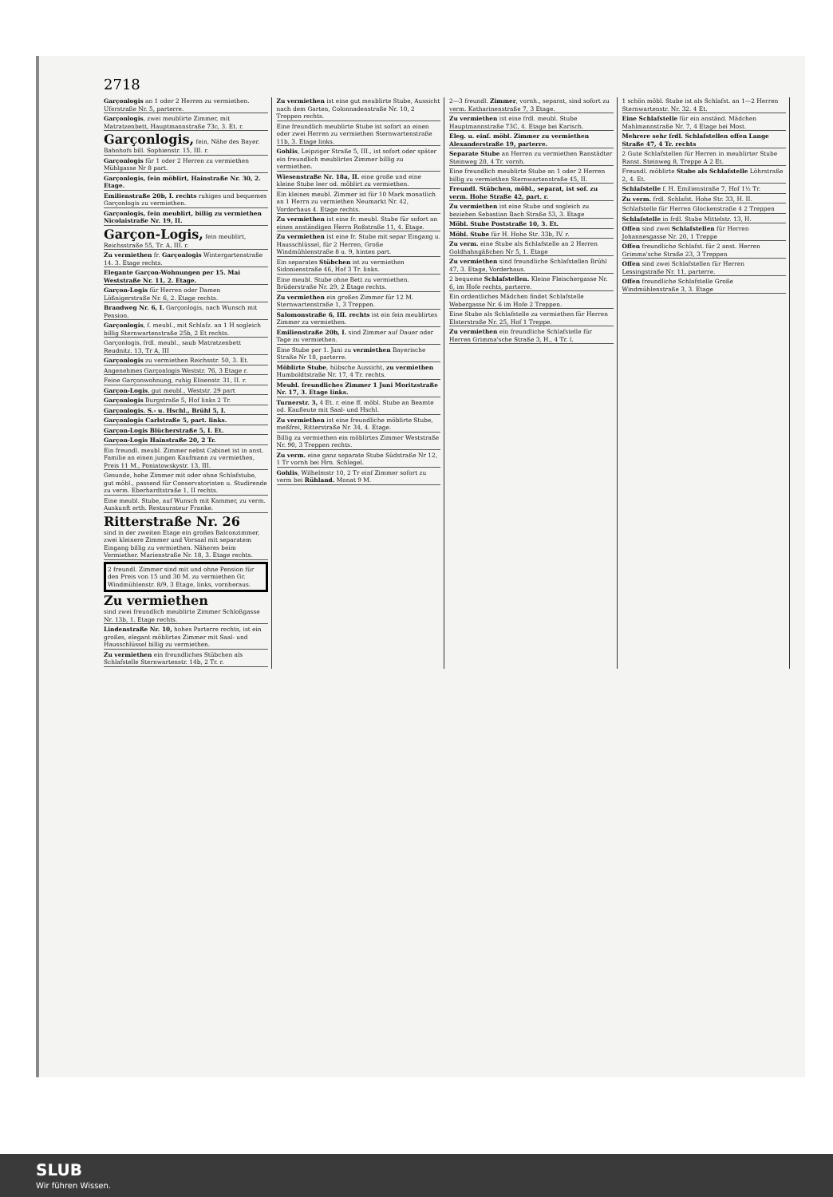2718
Garçonlogis an 1 oder 2 Herren zu vermiethen. Uferstraße Nr. 5, parterre.
Garçonlogis, zwei meublirte Zimmer, mit Matratzenbett, Hauptmannstraße 73c, 3. Et. r.
Garçonlogis, fein, Nähe des Bayer. Bahnhofs bill. Sophienstr. 15, III. r.
Garçonlogis für 1 oder 2 Herren zu vermiethen Mühlgasse Nr 8 part.
Garçonlogis, fein möblirt, Hainstraße Nr. 30, 2. Etage.
Emilienstraße 20b, I. rechts ruhiges und bequemes Garçonlogis zu vermiethen.
Garçonlogis, fein meublirt, billig zu vermiethen Nicolaistraße Nr. 19, II.
Garçon-Logis, fein meublirt, Reichsstraße 55, Tr. A, III. r.
Zu vermiethen fr. Garçonlogis Wintergartenstraße 14. 3. Etage rechts.
Elegante Garçon-Wohnungen per 15. Mai Weststraße Nr. 11, 2. Etage.
Garçon-Logis für Herren oder Damen Lößnigerstraße Nr. 6, 2. Etage rechts.
Brandweg Nr. 6, I. Garçonlogis, nach Wunsch mit Pension.
Garçonlogis, f. meubl., mit Schlafz. an 1 H sogleich billig Sternwartenstraße 25b, 2 Et rechts.
Garçonlogis, frdl. meubl., saub Matratzenbett Reudnitz. 13, Tr A, III
Garçonlogis zu vermiethen Reichsstr. 50, 3. Et.
Angenehmes Garçonlogis Weststr. 76, 3 Etage r.
Feine Garçonwohnung, ruhig Elisenstr. 31, II. r.
Garçon-Logis, gut meubl., Weststr. 29 part
Garçonlogis Burgstraße 5, Hof links 2 Tr.
Garçonlogis. S.- u. Hschl., Brühl 5, I.
Garçonlogis Carlstraße 5, part. links.
Garçon-Logis Blücherstraße 5, I. Et.
Garçon-Logis Hainstraße 20, 2 Tr.
Ein freundl. meubl. Zimmer nebst Cabinet ist in anst. Familie an einen jungen Kaufmann zu vermiethen, Preis 11 M., Poniatowskystr. 13, III.
Gesunde, hohe Zimmer mit oder ohne Schlafstube, gut möbl., passend für Conservatoristen u. Studirende zu verm. Eberhardtstraße 1, II rechts.
Eine meubl. Stube, auf Wunsch mit Kammer, zu verm. Auskunft erth. Restaurateur Franke.
Ritterstraße Nr. 26
sind in der zweiten Etage ein großes Balconzimmer, zwei kleinere Zimmer und Vorsaal mit separatem Eingang billig zu vermiethen. Näheres beim Vermiether. Marienstraße Nr. 18, 3. Etage rechts.
2 freundl. Zimmer sind mit und ohne Pension für den Preis von 15 und 30 M. zu vermiethen Gr. Windmühlenstr. 8/9, 3 Etage, links, vornheraus.
Zu vermiethen
sind zwei freundlich meublirte Zimmer Schloßgasse Nr. 13b, 1. Etage rechts.
Lindenstraße Nr. 10, hohes Parterre rechts, ist ein großes, elegant möblirtes Zimmer mit Saal- und Hausschlüssel billig zu vermiethen.
Zu vermiethen ein freundliches Stübchen als Schlafstelle Sternwartenstr. 14b, 2 Tr. r.
Zu vermiethen ist eine gut meublirte Stube, Aussicht nach dem Garten, Colonnadenstraße Nr. 10, 2 Treppen rechts.
Eine freundlich meublirte Stube ist sofort an einen oder zwei Herren zu vermiethen Sternwartenstraße 11b, 3. Etage links.
Gohlis, Leipziger Straße 5, III., ist sofort oder später ein freundlich meublirtes Zimmer billig zu vermiethen.
Wiesenstraße Nr. 18a, II. eine große und eine kleine Stube leer od. möblirt zu vermiethen.
Ein kleines meubl. Zimmer ist für 10 Mark monatlich an 1 Herrn zu vermiethen Neumarkt Nr. 42, Vorderhaus 4. Etage rechts.
Zu vermiethen ist eine fr. meubl. Stube für sofort an einen anständigen Herrn Roßstraße 11, 4. Etage.
Zu vermiethen ist eine fr. Stube mit separ Eingang u. Hausschlüssel, für 2 Herren, Große Windmühlenstraße 8 u. 9, hinten part.
Ein separates Stübchen ist zu vermiethen Sidonienstraße 46, Hof 3 Tr. links.
Eine meubl. Stube ohne Bett zu vermiethen. Brüderstraße Nr. 29, 2 Etage rechts.
Zu vermiethen ein großes Zimmer für 12 M. Sternwartenstraße 1, 3 Treppen.
Salomonstraße 6, III. rechts ist ein fein meublirtes Zimmer zu vermiethen.
Emilienstraße 20b, I. sind Zimmer auf Dauer oder Tage zu vermiethen.
Eine Stube per 1. Juni zu vermiethen Bayerische Straße Nr 18, parterre.
Möblirte Stube, hübsche Aussicht, zu vermiethen Humboldtstraße Nr. 17, 4 Tr. rechts.
Meubl. freundliches Zimmer 1 Juni Moritzstraße Nr. 17, 3. Etage links.
Turnerstr. 3, 4 Et. r. eine ff. möbl. Stube an Beamte od. Kaufleute mit Saal- und Hschl.
Zu vermiethen ist eine freundliche möblirte Stube, meßfrei, Ritterstraße Nr. 34, 4. Etage.
Billig zu vermiethen ein möblirtes Zimmer Weststraße Nr. 90, 3 Treppen rechts.
Zu verm. eine ganz separate Stube Südstraße Nr 12, 1 Tr vornh bei Hrn. Schlegel.
Gohlis, Wilhelmstr 10, 2 Tr einf Zimmer sofort zu verm bei Rühland. Monat 9 M.
2—3 freundl. Zimmer, vornh., separat, sind sofort zu verm. Katharinenstraße 7, 3 Etage.
Zu vermiethen ist eine frdl. meubl. Stube Hauptmannstraße 73C, 4. Etage bei Karisch.
Eleg. u. einf. möbl. Zimmer zu vermiethen Alexanderstraße 19, parterre.
Separate Stube an Herren zu vermiethen Ranstädter Steinweg 20, 4 Tr. vornh.
Eine freundlich meublirte Stube an 1 oder 2 Herren billig zu vermiethen Sternwartenstraße 45, II.
Freundl. Stübchen, möbl., separat, ist sof. zu verm. Hohe Straße 42, part. r.
Zu vermiethen ist eine Stube und sogleich zu beziehen Sebastian Bach Straße 53, 3. Etage
Möbl. Stube Poststraße 10, 3. Et.
Möbl. Stube für H. Hohe Str. 33b, IV. r.
Zu verm. eine Stube als Schlafstelle an 2 Herren Goldhahngäßchen Nr 5, 1. Etage
Zu vermiethen sind freundliche Schlafstellen Brühl 47, 3. Etage, Vorderhaus.
2 bequeme Schlafstellen. Kleine Fleischergasse Nr. 6, im Hofe rechts, parterre.
Ein ordentliches Mädchen findet Schlafstelle Webergasse Nr. 6 im Hofe 2 Treppen.
Eine Stube als Schlafstelle zu vermiethen für Herren Elsterstraße Nr. 25, Hof 1 Treppe.
Zu vermiethen ein freundliche Schlafstelle für Herren Grimma'sche Straße 3, H., 4 Tr. l.
1 schön möbl. Stube ist als Schlafst. an 1—2 Herren Sternwartenstr. Nr. 32. 4 Et.
Eine Schlafstelle für ein anständ. Mädchen Mahlmannstraße Nr. 7, 4 Etage bei Most.
Mehrere sehr frdl. Schlafstellen offen Lange Straße 47, 4 Tr. rechts
2 Gute Schlafstellen für Herren in meublirter Stube Ranst. Steinweg 8, Treppe A 2 Et.
Freundl. möblirte Stube als Schlafstelle Löhrstraße 2, 4. Et.
Schlafstelle f. H. Emilienstraße 7, Hof 1½ Tr.
Zu verm. frdl. Schlafst. Hohe Str. 33, H. II.
Schlafstelle für Herren Glockenstraße 4 2 Treppen
Schlafstelle in frdl. Stube Mittelstr. 13, H.
Offen sind zwei Schlafstellen für Herren Johannesgasse Nr. 20, 1 Treppe
Offen freundliche Schlafst. für 2 anst. Herren Grimma'sche Straße 23, 3 Treppen
Offen sind zwei Schlafstellen für Herren Lessingstraße Nr. 11, parterre.
Offen freundliche Schlafstelle Große Windmühlenstraße 3, 3. Etage
SLUB
Wir führen Wissen.